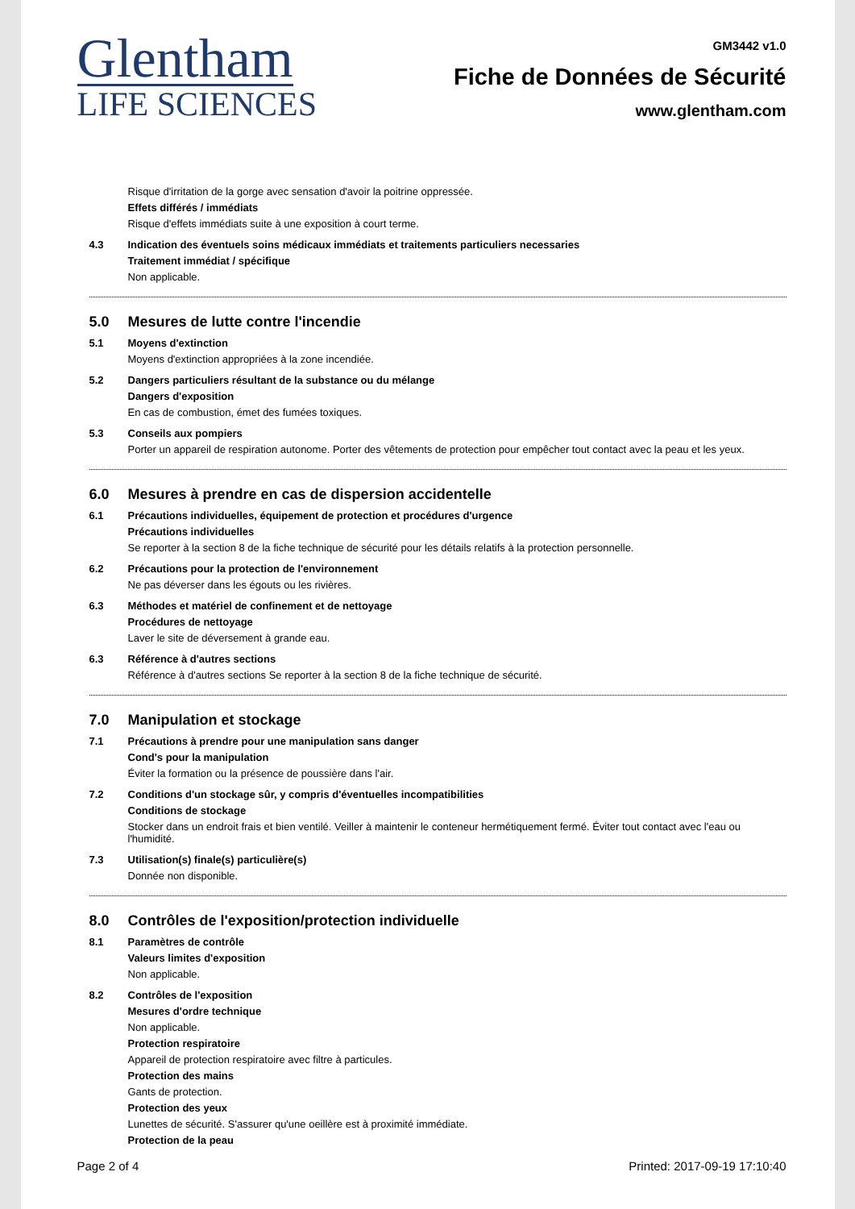Glentham
LIFE SCIENCES
GM3442 v1.0
Fiche de Données de Sécurité
www.glentham.com
Risque d'irritation de la gorge avec sensation d'avoir la poitrine oppressée.
Effets différés / immédiats
Risque d'effets immédiats suite à une exposition à court terme.
4.3
Indication des éventuels soins médicaux immédiats et traitements particuliers necessaries
Traitement immédiat / spécifique
Non applicable.
5.0 Mesures de lutte contre l'incendie
5.1
Moyens d'extinction
Moyens d'extinction appropriées à la zone incendiée.
5.2
Dangers particuliers résultant de la substance ou du mélange
Dangers d'exposition
En cas de combustion, émet des fumées toxiques.
5.3
Conseils aux pompiers
Porter un appareil de respiration autonome. Porter des vêtements de protection pour empêcher tout contact avec la peau et les yeux.
6.0 Mesures à prendre en cas de dispersion accidentelle
6.1
Précautions individuelles, équipement de protection et procédures d'urgence
Précautions individuelles
Se reporter à la section 8 de la fiche technique de sécurité pour les détails relatifs à la protection personnelle.
6.2
Précautions pour la protection de l'environnement
Ne pas déverser dans les égouts ou les rivières.
6.3
Méthodes et matériel de confinement et de nettoyage
Procédures de nettoyage
Laver le site de déversement à grande eau.
6.3
Référence à d'autres sections
Référence à d'autres sections Se reporter à la section 8 de la fiche technique de sécurité.
7.0 Manipulation et stockage
7.1
Précautions à prendre pour une manipulation sans danger
Cond's pour la manipulation
Éviter la formation ou la présence de poussière dans l'air.
7.2
Conditions d'un stockage sûr, y compris d'éventuelles incompatibilities
Conditions de stockage
Stocker dans un endroit frais et bien ventilé. Veiller à maintenir le conteneur hermétiquement fermé. Éviter tout contact avec l'eau ou l'humidité.
7.3
Utilisation(s) finale(s) particulière(s)
Donnée non disponible.
8.0 Contrôles de l'exposition/protection individuelle
8.1
Paramètres de contrôle
Valeurs limites d'exposition
Non applicable.
8.2
Contrôles de l'exposition
Mesures d'ordre technique
Non applicable.
Protection respiratoire
Appareil de protection respiratoire avec filtre à particules.
Protection des mains
Gants de protection.
Protection des yeux
Lunettes de sécurité. S'assurer qu'une oeillère est à proximité immédiate.
Protection de la peau
Page 2 of 4 Printed: 2017-09-19 17:10:40